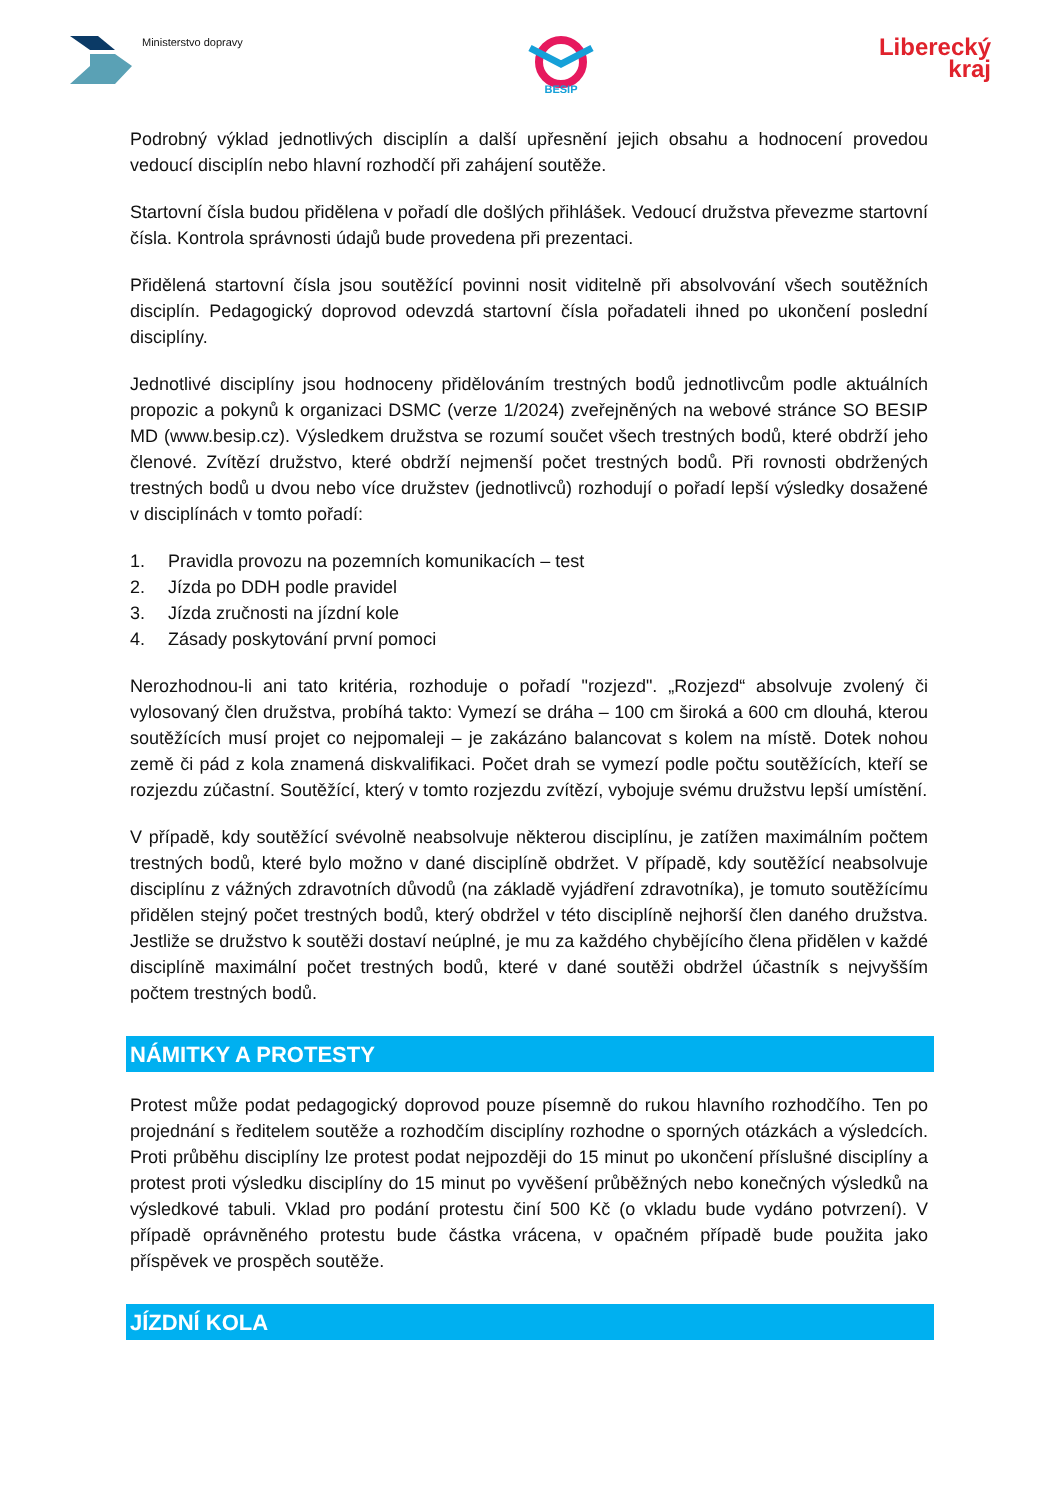Ministerstvo dopravy
BESIP
Liberecký
kraj
Podrobný výklad jednotlivých disciplín a další upřesnění jejich obsahu a hodnocení provedou vedoucí disciplín nebo hlavní rozhodčí při zahájení soutěže.
Startovní čísla budou přidělena v pořadí dle došlých přihlášek. Vedoucí družstva převezme startovní čísla. Kontrola správnosti údajů bude provedena při prezentaci.
Přidělená startovní čísla jsou soutěžící povinni nosit viditelně při absolvování všech soutěžních disciplín. Pedagogický doprovod odevzdá startovní čísla pořadateli ihned po ukončení poslední disciplíny.
Jednotlivé disciplíny jsou hodnoceny přidělováním trestných bodů jednotlivcům podle aktuálních propozic a pokynů k organizaci DSMC (verze 1/2024) zveřejněných na webové stránce SO BESIP MD (www.besip.cz). Výsledkem družstva se rozumí součet všech trestných bodů, které obdrží jeho členové. Zvítězí družstvo, které obdrží nejmenší počet trestných bodů. Při rovnosti obdržených trestných bodů u dvou nebo více družstev (jednotlivců) rozhodují o pořadí lepší výsledky dosažené v disciplínách v tomto pořadí:
1. Pravidla provozu na pozemních komunikacích – test
2. Jízda po DDH podle pravidel
3. Jízda zručnosti na jízdní kole
4. Zásady poskytování první pomoci
Nerozhodnou-li ani tato kritéria, rozhoduje o pořadí "rozjezd". „Rozjezd“ absolvuje zvolený či vylosovaný člen družstva, probíhá takto: Vymezí se dráha – 100 cm široká a 600 cm dlouhá, kterou soutěžících musí projet co nejpomaleji – je zakázáno balancovat s kolem na místě. Dotek nohou země či pád z kola znamená diskvalifikaci. Počet drah se vymezí podle počtu soutěžících, kteří se rozjezdu zúčastní. Soutěžící, který v tomto rozjezdu zvítězí, vybojuje svému družstvu lepší umístění.
V případě, kdy soutěžící svévolně neabsolvuje některou disciplínu, je zatížen maximálním počtem trestných bodů, které bylo možno v dané disciplíně obdržet. V případě, kdy soutěžící neabsolvuje disciplínu z vážných zdravotních důvodů (na základě vyjádření zdravotníka), je tomuto soutěžícímu přidělen stejný počet trestných bodů, který obdržel v této disciplíně nejhorší člen daného družstva. Jestliže se družstvo k soutěži dostaví neúplné, je mu za každého chybějícího člena přidělen v každé disciplíně maximální počet trestných bodů, které v dané soutěži obdržel účastník s nejvyšším počtem trestných bodů.
NÁMITKY A PROTESTY
Protest může podat pedagogický doprovod pouze písemně do rukou hlavního rozhodčího. Ten po projednání s ředitelem soutěže a rozhodčím disciplíny rozhodne o sporných otázkách a výsledcích. Proti průběhu disciplíny lze protest podat nejpozději do 15 minut po ukončení příslušné disciplíny a protest proti výsledku disciplíny do 15 minut po vyvěšení průběžných nebo konečných výsledků na výsledkové tabuli. Vklad pro podání protestu činí 500 Kč (o vkladu bude vydáno potvrzení). V případě oprávněného protestu bude částka vrácena, v opačném případě bude použita jako příspěvek ve prospěch soutěže.
JÍZDNÍ KOLA